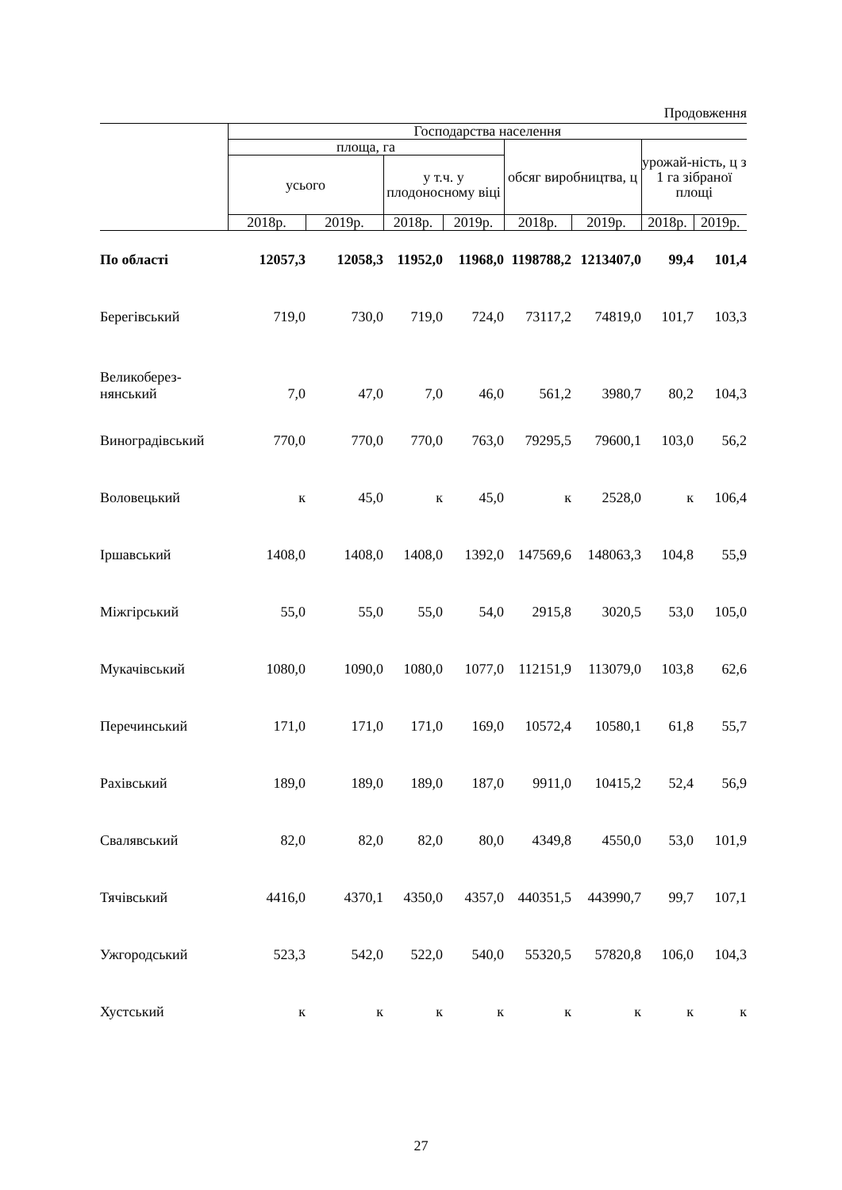Продовження
| | Господарства населення | | | | | | | |
| --- | --- | --- | --- | --- | --- | --- | --- | --- |
| | площа, га | | | | обсяг виробництва, ц | | урожай-ність, ц з 1 га зібраної площі | |
| | усього | | у т.ч. у плодоносному віці | | | | | |
| | 2018р. | 2019р. | 2018р. | 2019р. | 2018р. | 2019р. | 2018р. | 2019р. |
| По області | 12057,3 | 12058,3 | 11952,0 | 11968,0 | 1198788,2 | 1213407,0 | 99,4 | 101,4 |
| Берегівський | 719,0 | 730,0 | 719,0 | 724,0 | 73117,2 | 74819,0 | 101,7 | 103,3 |
| Великоберез- нянський | 7,0 | 47,0 | 7,0 | 46,0 | 561,2 | 3980,7 | 80,2 | 104,3 |
| Виноградівський | 770,0 | 770,0 | 770,0 | 763,0 | 79295,5 | 79600,1 | 103,0 | 56,2 |
| Воловецький | к | 45,0 | к | 45,0 | к | 2528,0 | к | 106,4 |
| Іршавський | 1408,0 | 1408,0 | 1408,0 | 1392,0 | 147569,6 | 148063,3 | 104,8 | 55,9 |
| Міжгірський | 55,0 | 55,0 | 55,0 | 54,0 | 2915,8 | 3020,5 | 53,0 | 105,0 |
| Мукачівський | 1080,0 | 1090,0 | 1080,0 | 1077,0 | 112151,9 | 113079,0 | 103,8 | 62,6 |
| Перечинський | 171,0 | 171,0 | 171,0 | 169,0 | 10572,4 | 10580,1 | 61,8 | 55,7 |
| Рахівський | 189,0 | 189,0 | 189,0 | 187,0 | 9911,0 | 10415,2 | 52,4 | 56,9 |
| Свалявський | 82,0 | 82,0 | 82,0 | 80,0 | 4349,8 | 4550,0 | 53,0 | 101,9 |
| Тячівський | 4416,0 | 4370,1 | 4350,0 | 4357,0 | 440351,5 | 443990,7 | 99,7 | 107,1 |
| Ужгородський | 523,3 | 542,0 | 522,0 | 540,0 | 55320,5 | 57820,8 | 106,0 | 104,3 |
| Хустський | к | к | к | к | к | к | к | к |
27